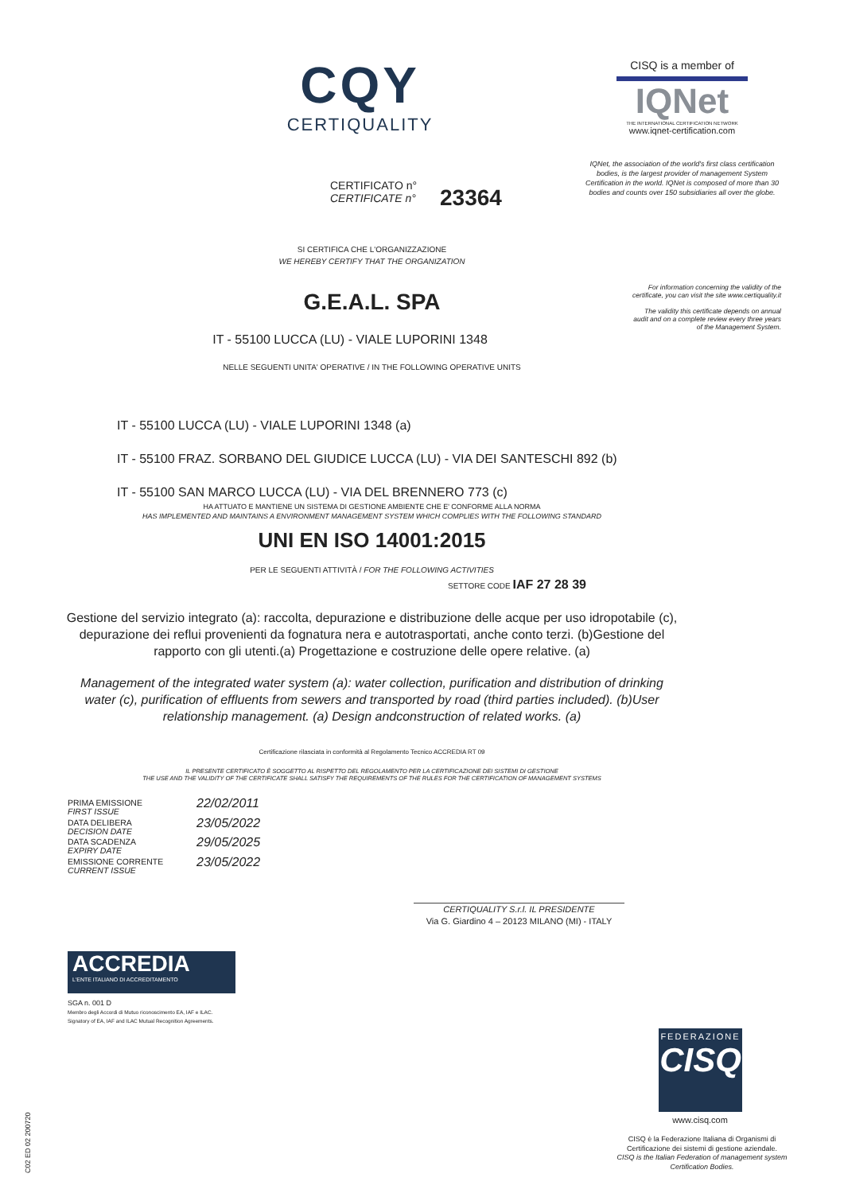CQY
CERTIQUALITY
CISQ is a member of
IQNet
THE INTERNATIONAL CERTIFICATION NETWORK
www.iqnet-certification.com
IQNet, the association of the world's first class certification bodies, is the largest provider of management System Certification in the world. IQNet is composed of more than 30 bodies and counts over 150 subsidiaries all over the globe.
CERTIFICATO n°
CERTIFICATE n°
23364
For information concerning the validity of the certificate, you can visit the site www.certiquality.it
The validity this certificate depends on annual audit and on a complete review every three years of the Management System.
SI CERTIFICA CHE L'ORGANIZZAZIONE
WE HEREBY CERTIFY THAT THE ORGANIZATION
G.E.A.L. SPA
IT - 55100 LUCCA (LU) - VIALE LUPORINI 1348
NELLE SEGUENTI UNITA' OPERATIVE / IN THE FOLLOWING OPERATIVE UNITS
IT - 55100 LUCCA (LU) - VIALE LUPORINI 1348 (a)
IT - 55100 FRAZ. SORBANO DEL GIUDICE LUCCA (LU) - VIA DEI SANTESCHI 892 (b)
IT - 55100 SAN MARCO LUCCA (LU) - VIA DEL BRENNERO 773 (c)
HA ATTUATO E MANTIENE UN SISTEMA DI GESTIONE AMBIENTE CHE E' CONFORME ALLA NORMA
HAS IMPLEMENTED AND MAINTAINS A ENVIRONMENT MANAGEMENT SYSTEM WHICH COMPLIES WITH THE FOLLOWING STANDARD
UNI EN ISO 14001:2015
PER LE SEGUENTI ATTIVITÀ / FOR THE FOLLOWING ACTIVITIES
SETTORE CODE IAF 27 28 39
Gestione del servizio integrato (a): raccolta, depurazione e distribuzione delle acque per uso idropotabile (c), depurazione dei reflui provenienti da fognatura nera e autotrasportati, anche conto terzi. (b)Gestione del rapporto con gli utenti.(a) Progettazione e costruzione delle opere relative. (a)
Management of the integrated water system (a): water collection, purification and distribution of drinking water (c), purification of effluents from sewers and transported by road (third parties included). (b)User relationship management. (a) Design andconstruction of related works. (a)
Certificazione rilasciata in conformità al Regolamento Tecnico ACCREDIA RT 09
IL PRESENTE CERTIFICATO È SOGGETTO AL RISPETTO DEL REGOLAMENTO PER LA CERTIFICAZIONE DEI SISTEMI DI GESTIONE
THE USE AND THE VALIDITY OF THE CERTIFICATE SHALL SATISFY THE REQUIREMENTS OF THE RULES FOR THE CERTIFICATION OF MANAGEMENT SYSTEMS
PRIMA EMISSIONE
FIRST ISSUE
22/02/2011
DATA DELIBERA
DECISION DATE
23/05/2022
DATA SCADENZA
EXPIRY DATE
29/05/2025
EMISSIONE CORRENTE
CURRENT ISSUE
23/05/2022
CERTIQUALITY S.r.l. IL PRESIDENTE
Via G. Giardino 4 – 20123 MILANO (MI) - ITALY
ACCREDIA
L'ENTE ITALIANO DI ACCREDITAMENTO
SGA n. 001 D
Membro degli Accordi di Mutuo riconoscimento EA, IAF e ILAC.
Signatory of EA, IAF and ILAC Mutual Recognition Agreements.
FEDERAZIONE
CISQ
www.cisq.com
CISQ è la Federazione Italiana di Organismi di Certificazione dei sistemi di gestione aziendale.
CISQ is the Italian Federation of management system Certification Bodies.
C02 ED 02 200720